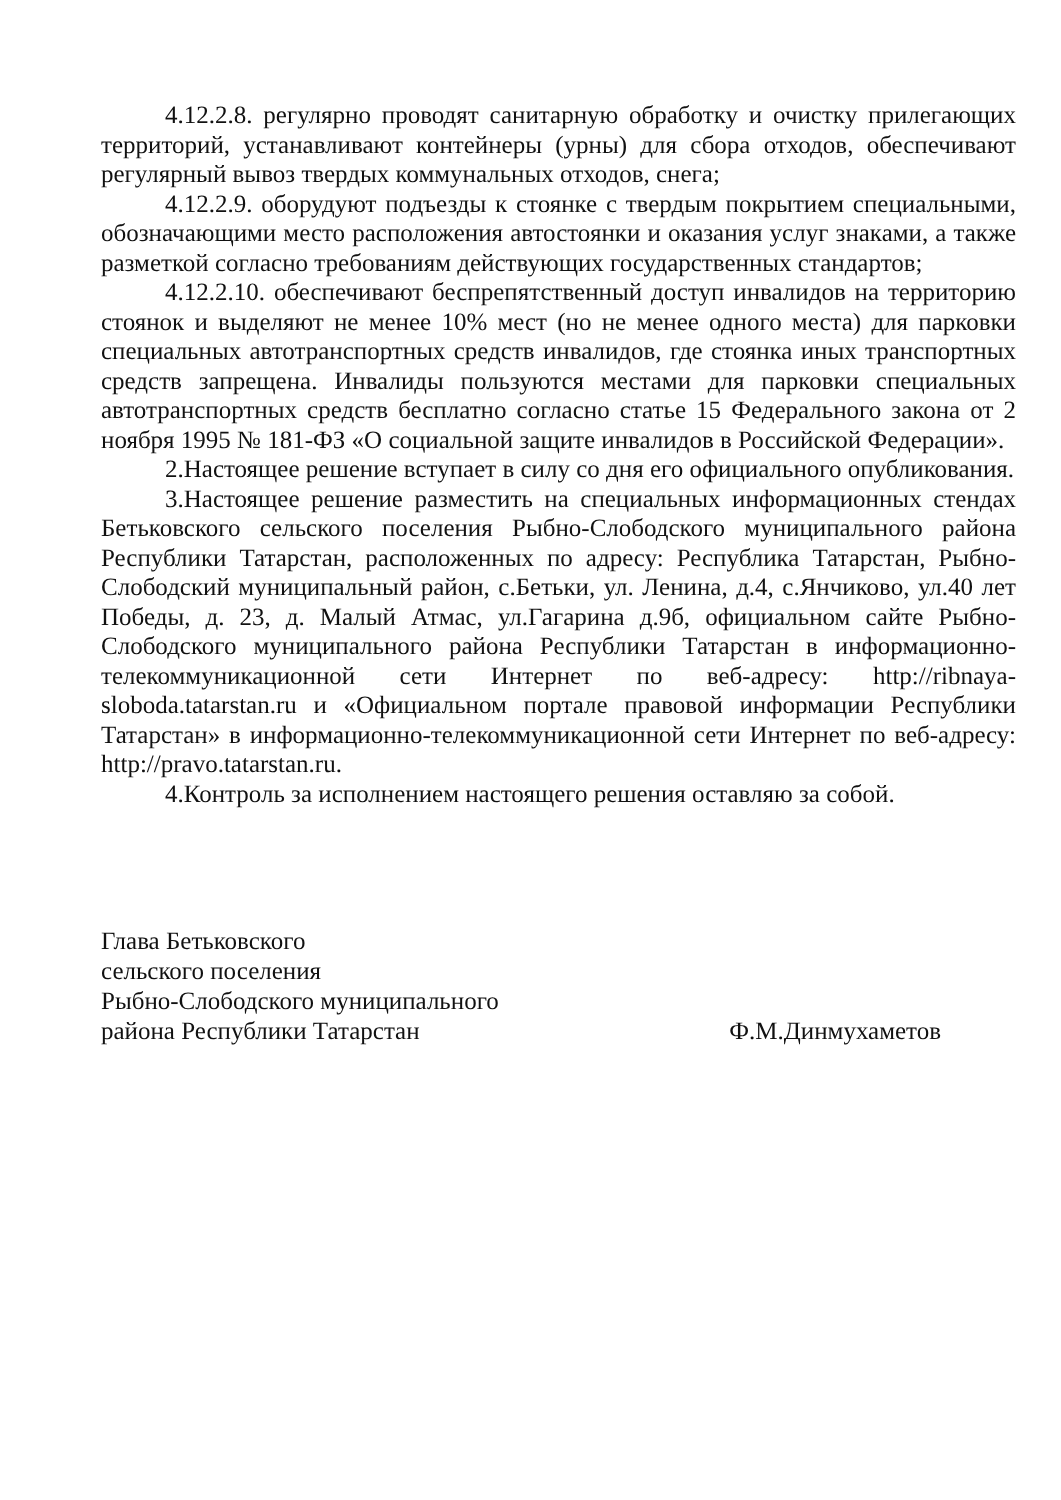4.12.2.8. регулярно проводят санитарную обработку и очистку прилегающих территорий, устанавливают контейнеры (урны) для сбора отходов, обеспечивают регулярный вывоз твердых коммунальных отходов, снега;
4.12.2.9. оборудуют подъезды к стоянке с твердым покрытием специальными, обозначающими место расположения автостоянки и оказания услуг знаками, а также разметкой согласно требованиям действующих государственных стандартов;
4.12.2.10. обеспечивают беспрепятственный доступ инвалидов на территорию стоянок и выделяют не менее 10% мест (но не менее одного места) для парковки специальных автотранспортных средств инвалидов, где стоянка иных транспортных средств запрещена. Инвалиды пользуются местами для парковки специальных автотранспортных средств бесплатно согласно статье 15 Федерального закона от 2 ноября 1995 № 181-ФЗ «О социальной защите инвалидов в Российской Федерации».
2.Настоящее решение вступает в силу со дня его официального опубликования.
3.Настоящее решение разместить на специальных информационных стендах Бетьковского сельского поселения Рыбно-Слободского муниципального района Республики Татарстан, расположенных по адресу: Республика Татарстан, Рыбно-Слободский муниципальный район, с.Бетьки, ул. Ленина, д.4, с.Янчиково, ул.40 лет Победы, д. 23, д. Малый Атмас, ул.Гагарина д.9б, официальном сайте Рыбно-Слободского муниципального района Республики Татарстан в информационно-телекоммуникационной сети Интернет по веб-адресу: http://ribnaya-sloboda.tatarstan.ru и «Официальном портале правовой информации Республики Татарстан» в информационно-телекоммуникационной сети Интернет по веб-адресу: http://pravo.tatarstan.ru.
4.Контроль за исполнением настоящего решения оставляю за собой.
Глава Бетьковского
сельского поселения
Рыбно-Слободского муниципального
района Республики Татарстан
Ф.М.Динмухаметов